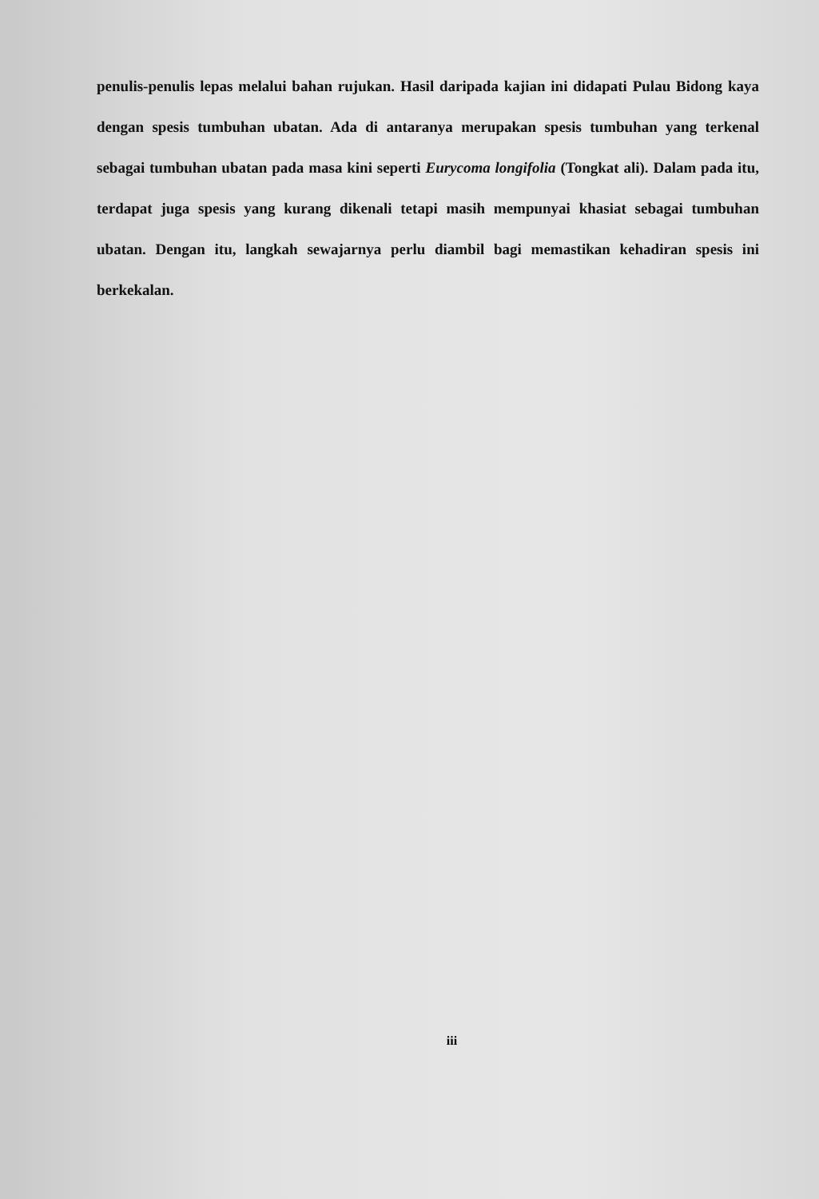penulis-penulis lepas melalui bahan rujukan. Hasil daripada kajian ini didapati Pulau Bidong kaya dengan spesis tumbuhan ubatan. Ada di antaranya merupakan spesis tumbuhan yang terkenal sebagai tumbuhan ubatan pada masa kini seperti Eurycoma longifolia (Tongkat ali). Dalam pada itu, terdapat juga spesis yang kurang dikenali tetapi masih mempunyai khasiat sebagai tumbuhan ubatan. Dengan itu, langkah sewajarnya perlu diambil bagi memastikan kehadiran spesis ini berkekalan.
iii